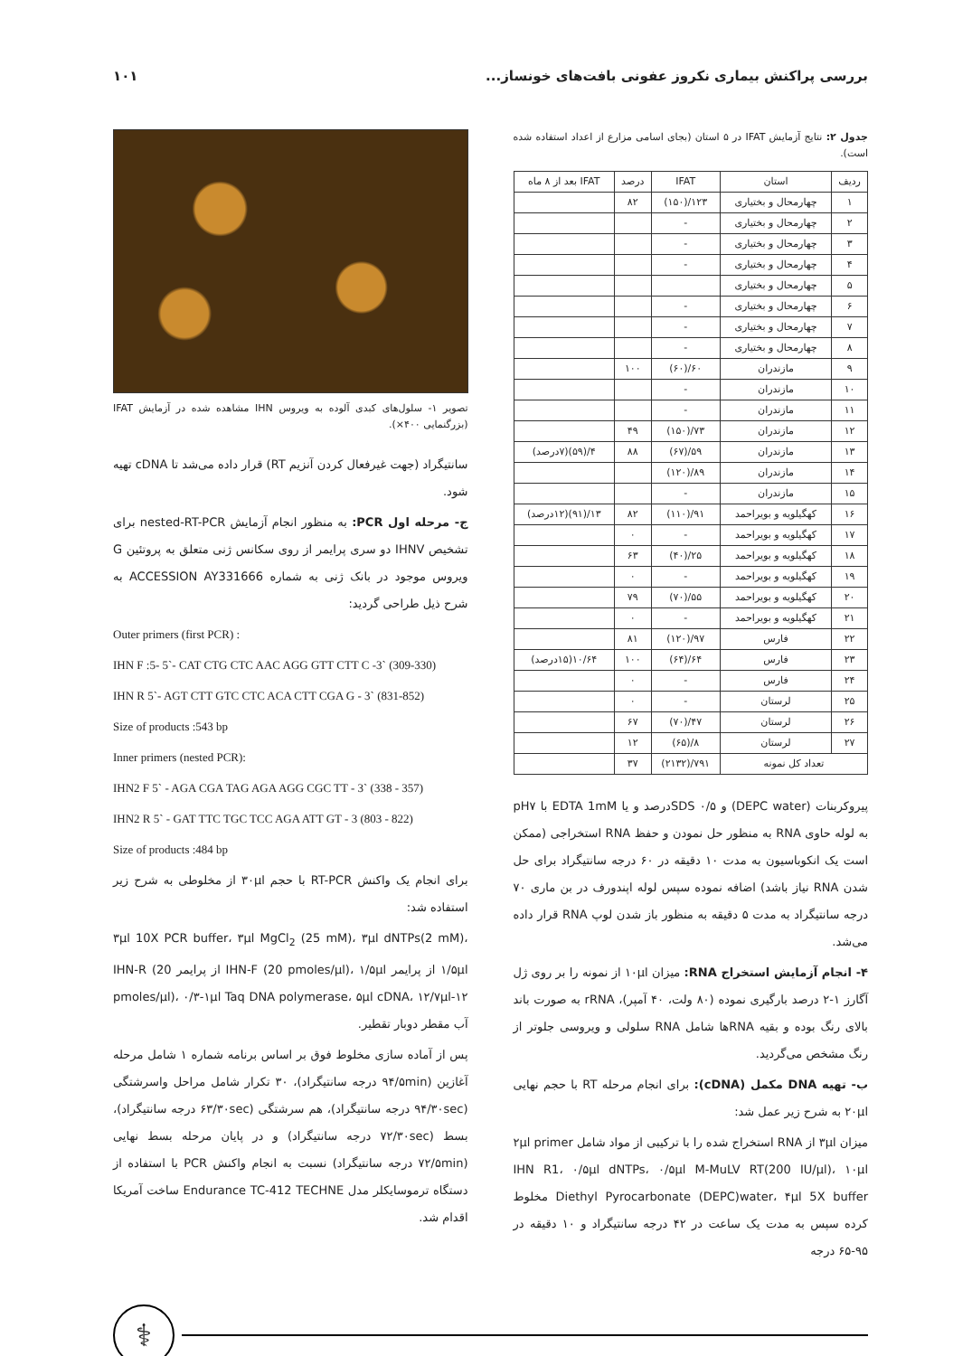بررسی پراکنش بیماری نکروز عفونی بافت‌های خونساز... ۱۰۱
جدول ۲: نتایج آزمایش IFAT در ۵ استان (بجای اسامی مزارع از اعداد استفاده شده است).
| ردیف | استان | IFAT | درصد | IFAT بعد از ۸ ماه |
| --- | --- | --- | --- | --- |
| ۱ | چهارمحال و بختیاری | ۱۲۳/(۱۵۰) | ۸۲ | |
| ۲ | چهارمحال و بختیاری | - | | |
| ۳ | چهارمحال و بختیاری | - | | |
| ۴ | چهارمحال و بختیاری | - | | |
| ۵ | چهارمحال و بختیاری | | | |
| ۶ | چهارمحال و بختیاری | - | | |
| ۷ | چهارمحال و بختیاری | - | | |
| ۸ | چهارمحال و بختیاری | - | | |
| ۹ | مازندران | ۶۰/(۶۰) | ۱۰۰ | |
| ۱۰ | مازندران | - | | |
| ۱۱ | مازندران | - | | |
| ۱۲ | مازندران | ۷۳/(۱۵۰) | ۴۹ | |
| ۱۳ | مازندران | ۵۹/(۶۷) | ۸۸ | ۴/(۵۹)(۷درصد) |
| ۱۴ | مازندران | ۸۹/(۱۲۰) | | |
| ۱۵ | مازندران | - | | |
| ۱۶ | کهگیلویه و بویراحمد | ۹۱/(۱۱۰) | ۸۲ | ۱۳/(۹۱)(۱۲درصد) |
| ۱۷ | کهگیلویه و بویراحمد | - | ۰ | |
| ۱۸ | کهگیلویه و بویراحمد | ۲۵/(۴۰) | ۶۳ | |
| ۱۹ | کهگیلویه و بویراحمد | - | ۰ | |
| ۲۰ | کهگیلویه و بویراحمد | ۵۵/(۷۰) | ۷۹ | |
| ۲۱ | کهگیلویه و بویراحمد | - | ۰ | |
| ۲۲ | فارس | ۹۷/(۱۲۰) | ۸۱ | |
| ۲۳ | فارس | ۶۴/(۶۴) | ۱۰۰ | ۱۰/۶۴(۱۵درصد) |
| ۲۴ | فارس | - | ۰ | |
| ۲۵ | لرستان | - | ۰ | |
| ۲۶ | لرستان | ۴۷/(۷۰) | ۶۷ | |
| ۲۷ | لرستان | ۸/(۶۵) | ۱۲ | |
| تعداد کل نمونه | | ۷۹۱/(۲۱۳۲) | ۳۷ | |
پیروکربنات (DEPC water) و SDS ۰/۵درصد و یا EDTA 1mM با pH۷ به لوله حاوی RNA به منظور حل نمودن و حفظ RNA استخراجی (ممکن است یک انکوباسیون به مدت ۱۰ دقیقه در ۶۰ درجه سانتیگراد برای حل شدن RNA نیاز باشد) اضافه نموده سپس لوله اپندورف در بن ماری ۷۰ درجه سانتیگراد به مدت ۵ دقیقه به منظور باز شدن لوپ RNA قرار داده می‌شد.
۴- انجام آزمایش استخراج RNA: میزان ۱۰μl از نمونه را بر روی ژل آگارز ۱-۲ درصد بارگیری نموده (۸۰ ولت، ۴۰ آمپر)، rRNA به صورت باند بالای رنگ بوده و بقیه RNAها شامل RNA سلولی و ویروسی جلوتر از رنگ مشخص می‌گردید.
ب- تهیه DNA مکمل (cDNA): برای انجام مرحله RT با حجم نهایی ۲۰μl به شرح زیر عمل شد:
میزان ۳μl از RNA استخراج شده را با ترکیبی از مواد شامل ۲μl primer IHN R1، ۰/۵μl dNTPs، ۰/۵μl M-MuLV RT(200 IU/μl)، ۱۰μl Diethyl Pyrocarbonate (DEPC)water، ۴μl 5X buffer مخلوط کرده سپس به مدت یک ساعت در ۴۲ درجه سانتیگراد و ۱۰ دقیقه در ۹۵-۶۵ درجه
تصویر ۱- سلول‌های کبدی آلوده به ویروس IHN مشاهده شده در آزمایش IFAT (بزرگنمایی ۴۰۰×).
سانتیگراد (جهت غیرفعال کردن آنزیم RT) قرار داده می‌شد تا cDNA تهیه شود.
ج- مرحله اول PCR: به منظور انجام آزمایش nested-RT-PCR برای تشخیص IHNV دو سری پرایمر از روی سکانس ژنی متعلق به پروتئین G ویروس موجود در بانک ژنی به شماره ACCESSION AY331666 به شرح ذیل طراحی گردید:
Outer primers (first PCR) :
IHN F :5- 5`- CAT CTG CTC AAC AGG GTT CTT C -3` (309-330)
IHN R 5`- AGT CTT GTC CTC ACA CTT CGA G - 3` (831-852)
Size of products :543 bp
Inner primers (nested PCR):
IHN2 F 5` - AGA CGA TAG AGA AGG CGC TT - 3` (338 - 357)
IHN2 R 5` - GAT TTC TGC TCC AGA ATT GT - 3 (803 - 822)
Size of products :484 bp
برای انجام یک واکنش RT-PCR با حجم ۳۰μl از مخلوطی به شرح زیر استفاده شد:
۳μl 10X PCR buffer، ۳μl MgCl<sub>2</sub> (25 mM)، ۳μl dNTPs(2 mM)، ۱/۵μl از پرایمر IHN-F (20 pmoles/μl)، ۱/۵μl از پرایمر IHN-R (20 pmoles/μl)، ۰/۳-۱μl Taq DNA polymerase، ۵μl cDNA، ۱۲/۷μl-۱۲ آب مقطر دوبار تقطیر.
پس از آماده سازی مخلوط فوق بر اساس برنامه شماره ۱ شامل مرحله آغازین (۹۴/۵min درجه سانتیگراد)، ۳۰ تکرار شامل مراحل واسرشتگی (۹۴/۳۰sec درجه سانتیگراد)، هم سرشتگی (۶۳/۳۰sec درجه سانتیگراد)، بسط (۷۲/۳۰sec درجه سانتیگراد) و در پایان مرحله بسط نهایی (۷۲/۵min درجه سانتیگراد) نسبت به انجام واکنش PCR با استفاده از دستگاه ترموسایکلر مدل Endurance TC-412 TECHNE ساخت آمریکا اقدام شد.
⚕